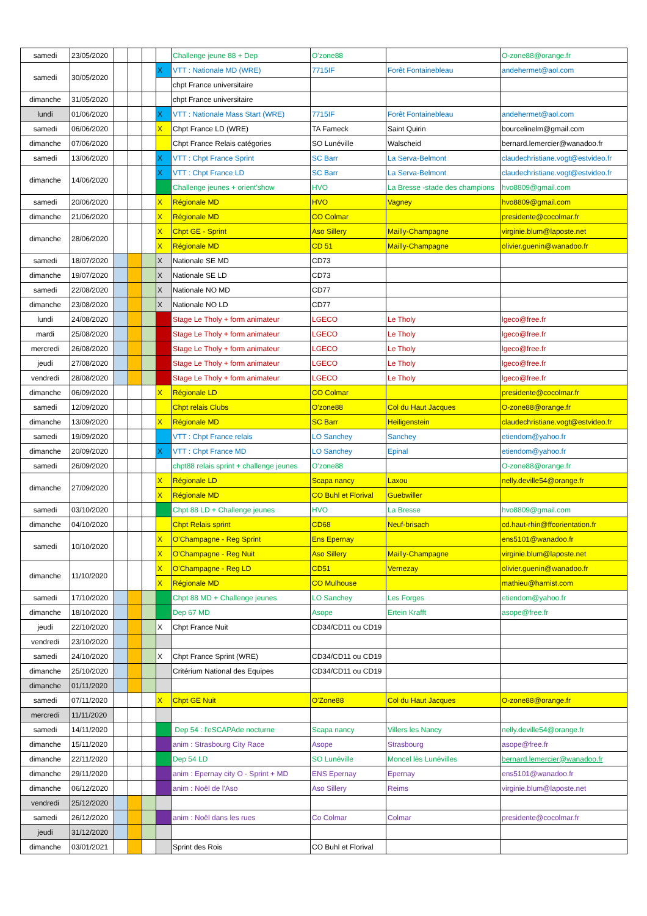| samedi | 23/05/2020 | | | | | Challenge jeune 88 + Dep | O'zone88 | | O-zone88@orange.fr |
| samedi | 30/05/2020 | | | | X | VTT : Nationale MD (WRE) | 7715IF | Forêt Fontainebleau | andehermet@aol.com |
| | | | | | | chpt France universitaire | | | |
| dimanche | 31/05/2020 | | | | | chpt France universitaire | | | |
| lundi | 01/06/2020 | | | | X | VTT : Nationale Mass Start (WRE) | 7715IF | Forêt Fontainebleau | andehermet@aol.com |
| samedi | 06/06/2020 | | | | X | Chpt France LD (WRE) | TA Fameck | Saint Quirin | bourcelinelm@gmail.com |
| dimanche | 07/06/2020 | | | | | Chpt France Relais catégories | SO Lunéville | Walscheid | bernard.lemercier@wanadoo.fr |
| samedi | 13/06/2020 | | | | X | VTT : Chpt France Sprint | SC Barr | La Serva-Belmont | claudechristiane.vogt@estvideo.fr |
| dimanche | 14/06/2020 | | | | X | VTT : Chpt France LD | SC Barr | La Serva-Belmont | claudechristiane.vogt@estvideo.fr |
| | | | | | | Challenge jeunes + orient'show | HVO | La Bresse -stade des champions | hvo8809@gmail.com |
| samedi | 20/06/2020 | | | | X | Régionale MD | HVO | Vagney | hvo8809@gmail.com |
| dimanche | 21/06/2020 | | | | X | Régionale MD | CO Colmar | | presidente@cocolmar.fr |
| dimanche | 28/06/2020 | | | | X | Chpt GE - Sprint | Aso Sillery | Mailly-Champagne | virginie.blum@laposte.net |
| | | | | | X | Régionale MD | CD 51 | Mailly-Champagne | olivier.guenin@wanadoo.fr |
| samedi | 18/07/2020 | | | | X | Nationale SE MD | CD73 | | |
| dimanche | 19/07/2020 | | | | X | Nationale SE LD | CD73 | | |
| samedi | 22/08/2020 | | | | X | Nationale NO MD | CD77 | | |
| dimanche | 23/08/2020 | | | | X | Nationale NO LD | CD77 | | |
| lundi | 24/08/2020 | | | | | Stage Le Tholy + form animateur | LGECO | Le Tholy | lgeco@free.fr |
| mardi | 25/08/2020 | | | | | Stage Le Tholy + form animateur | LGECO | Le Tholy | lgeco@free.fr |
| mercredi | 26/08/2020 | | | | | Stage Le Tholy + form animateur | LGECO | Le Tholy | lgeco@free.fr |
| jeudi | 27/08/2020 | | | | | Stage Le Tholy + form animateur | LGECO | Le Tholy | lgeco@free.fr |
| vendredi | 28/08/2020 | | | | | Stage Le Tholy + form animateur | LGECO | Le Tholy | lgeco@free.fr |
| dimanche | 06/09/2020 | | | | X | Régionale LD | CO Colmar | | presidente@cocolmar.fr |
| samedi | 12/09/2020 | | | | | Chpt relais Clubs | O'zone88 | Col du Haut Jacques | O-zone88@orange.fr |
| dimanche | 13/09/2020 | | | | X | Régionale MD | SC Barr | Heiligenstein | claudechristiane.vogt@estvideo.fr |
| samedi | 19/09/2020 | | | | | VTT : Chpt France relais | LO Sanchey | Sanchey | etiendom@yahoo.fr |
| dimanche | 20/09/2020 | | | | X | VTT : Chpt France MD | LO Sanchey | Epinal | etiendom@yahoo.fr |
| samedi | 26/09/2020 | | | | | chpt88 relais sprint + challenge jeunes | O'zone88 | | O-zone88@orange.fr |
| dimanche | 27/09/2020 | | | | X | Régionale LD | Scapa nancy | Laxou | nelly.deville54@orange.fr |
| | | | | | X | Régionale MD | CO Buhl et Florival | Guebwiller | |
| samedi | 03/10/2020 | | | | | Chpt 88 LD + Challenge jeunes | HVO | La Bresse | hvo8809@gmail.com |
| dimanche | 04/10/2020 | | | | | Chpt Relais sprint | CD68 | Neuf-brisach | cd.haut-rhin@ffcorientation.fr |
| samedi | 10/10/2020 | | | | X | O'Champagne - Reg Sprint | Ens Epernay | | ens5101@wanadoo.fr |
| | | | | | X | O'Champagne - Reg Nuit | Aso Sillery | Mailly-Champagne | virginie.blum@laposte.net |
| dimanche | 11/10/2020 | | | | X | O'Champagne - Reg LD | CD51 | Vernezay | olivier.guenin@wanadoo.fr |
| | | | | | X | Régionale MD | CO Mulhouse | | mathieu@harnist.com |
| samedi | 17/10/2020 | | | | | Chpt 88 MD + Challenge jeunes | LO Sanchey | Les Forges | etiendom@yahoo.fr |
| dimanche | 18/10/2020 | | | | | Dep 67 MD | Asope | Ertein Krafft | asope@free.fr |
| jeudi | 22/10/2020 | | | | X | Chpt France Nuit | CD34/CD11 ou CD19 | | |
| vendredi | 23/10/2020 | | | | | | | | |
| samedi | 24/10/2020 | | | | X | Chpt France Sprint (WRE) | CD34/CD11 ou CD19 | | |
| dimanche | 25/10/2020 | | | | | Critérium National des Equipes | CD34/CD11 ou CD19 | | |
| dimanche | 01/11/2020 | | | | | | | | |
| samedi | 07/11/2020 | | | | X | Chpt GE Nuit | O'Zone88 | Col du Haut Jacques | O-zone88@orange.fr |
| mercredi | 11/11/2020 | | | | | | | | |
| samedi | 14/11/2020 | | | | | Dep 54 : l'eSCAPAde nocturne | Scapa nancy | Villers les Nancy | nelly.deville54@orange.fr |
| dimanche | 15/11/2020 | | | | | anim : Strasbourg City Race | Asope | Strasbourg | asope@free.fr |
| dimanche | 22/11/2020 | | | | | Dep 54 LD | SO Lunéville | Moncel lès Lunévilles | bernard.lemercier@wanadoo.fr |
| dimanche | 29/11/2020 | | | | | anim : Epernay city O - Sprint + MD | ENS Epernay | Epernay | ens5101@wanadoo.fr |
| dimanche | 06/12/2020 | | | | | anim : Noël de l'Aso | Aso Sillery | Reims | virginie.blum@laposte.net |
| vendredi | 25/12/2020 | | | | | | | | |
| samedi | 26/12/2020 | | | | | anim : Noël dans les rues | Co Colmar | Colmar | presidente@cocolmar.fr |
| jeudi | 31/12/2020 | | | | | | | | |
| dimanche | 03/01/2021 | | | | | Sprint des Rois | CO Buhl et Florival | | |